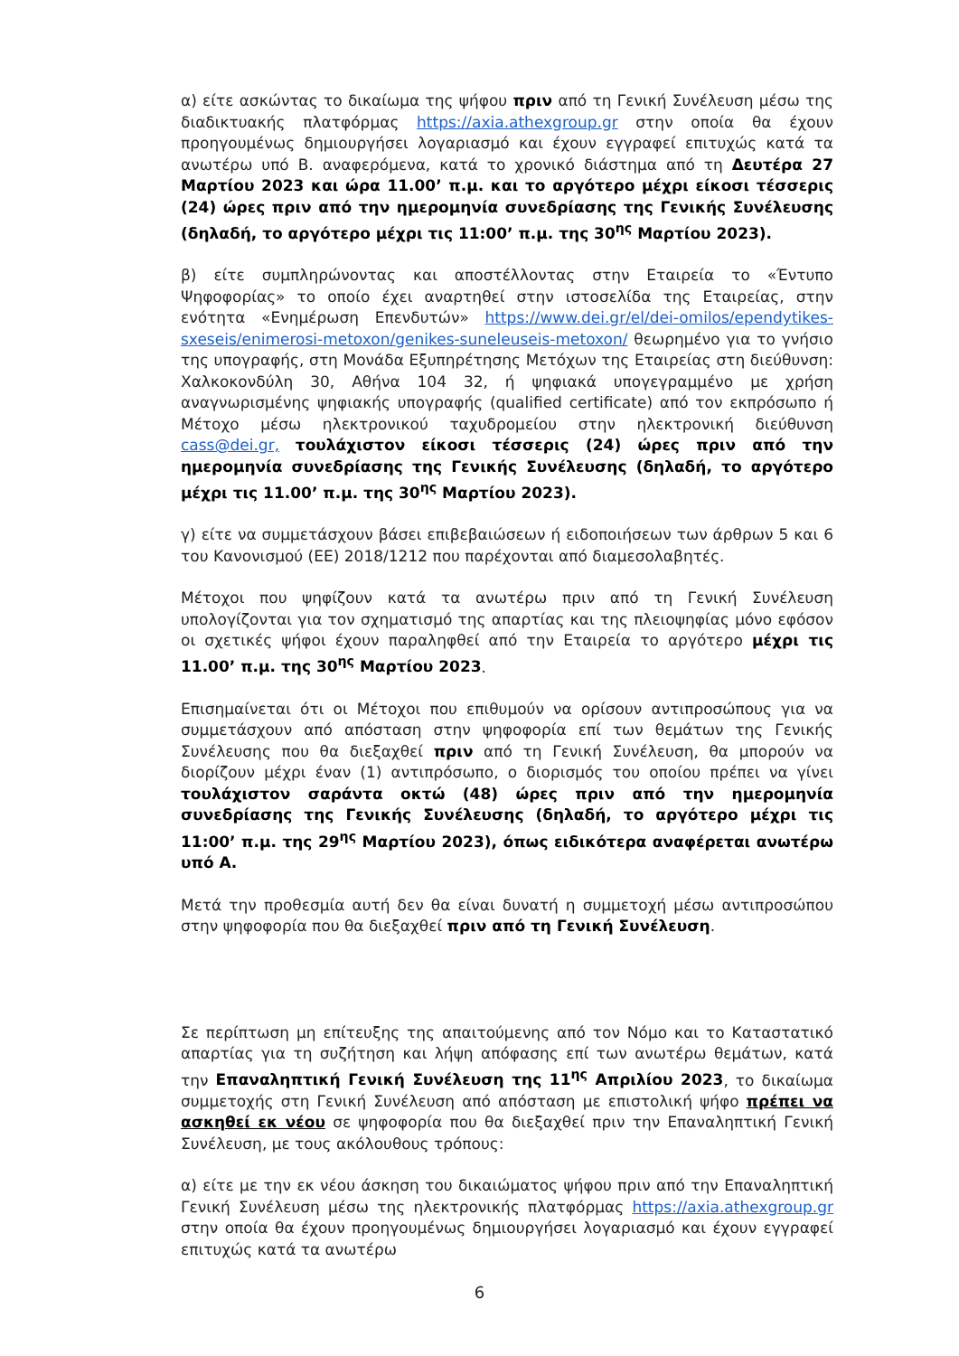α) είτε ασκώντας το δικαίωμα της ψήφου πριν από τη Γενική Συνέλευση μέσω της διαδικτυακής πλατφόρμας https://axia.athexgroup.gr στην οποία θα έχουν προηγουμένως δημιουργήσει λογαριασμό και έχουν εγγραφεί επιτυχώς κατά τα ανωτέρω υπό Β. αναφερόμενα, κατά το χρονικό διάστημα από τη Δευτέρα 27 Μαρτίου 2023 και ώρα 11.00’ π.μ. και το αργότερο μέχρι είκοσι τέσσερις (24) ώρες πριν από την ημερομηνία συνεδρίασης της Γενικής Συνέλευσης (δηλαδή, το αργότερο μέχρι τις 11:00’ π.μ. της 30<sup>ης</sup> Μαρτίου 2023).
β) είτε συμπληρώνοντας και αποστέλλοντας στην Εταιρεία το «Έντυπο Ψηφοφορίας» το οποίο έχει αναρτηθεί στην ιστοσελίδα της Εταιρείας, στην ενότητα «Ενημέρωση Επενδυτών» https://www.dei.gr/el/dei-omilos/ependytikes-sxeseis/enimerosi-metoxon/genikes-suneleuseis-metoxon/ θεωρημένο για το γνήσιο της υπογραφής, στη Μονάδα Εξυπηρέτησης Μετόχων της Εταιρείας στη διεύθυνση: Χαλκοκονδύλη 30, Αθήνα 104 32, ή ψηφιακά υπογεγραμμένο με χρήση αναγνωρισμένης ψηφιακής υπογραφής (qualified certificate) από τον εκπρόσωπο ή Μέτοχο μέσω ηλεκτρονικού ταχυδρομείου στην ηλεκτρονική διεύθυνση cass@dei.gr, τουλάχιστον είκοσι τέσσερις (24) ώρες πριν από την ημερομηνία συνεδρίασης της Γενικής Συνέλευσης (δηλαδή, το αργότερο μέχρι τις 11.00’ π.μ. της 30<sup>ης</sup> Μαρτίου 2023).
γ) είτε να συμμετάσχουν βάσει επιβεβαιώσεων ή ειδοποιήσεων των άρθρων 5 και 6 του Κανονισμού (ΕΕ) 2018/1212 που παρέχονται από διαμεσολαβητές.
Μέτοχοι που ψηφίζουν κατά τα ανωτέρω πριν από τη Γενική Συνέλευση υπολογίζονται για τον σχηματισμό της απαρτίας και της πλειοψηφίας μόνο εφόσον οι σχετικές ψήφοι έχουν παραληφθεί από την Εταιρεία το αργότερο μέχρι τις 11.00’ π.μ. της 30<sup>ης</sup> Μαρτίου 2023.
Επισημαίνεται ότι οι Μέτοχοι που επιθυμούν να ορίσουν αντιπροσώπους για να συμμετάσχουν από απόσταση στην ψηφοφορία επί των θεμάτων της Γενικής Συνέλευσης που θα διεξαχθεί πριν από τη Γενική Συνέλευση, θα μπορούν να διορίζουν μέχρι έναν (1) αντιπρόσωπο, ο διορισμός του οποίου πρέπει να γίνει τουλάχιστον σαράντα οκτώ (48) ώρες πριν από την ημερομηνία συνεδρίασης της Γενικής Συνέλευσης (δηλαδή, το αργότερο μέχρι τις 11:00’ π.μ. της 29<sup>ης</sup> Μαρτίου 2023), όπως ειδικότερα αναφέρεται ανωτέρω υπό Α.
Μετά την προθεσμία αυτή δεν θα είναι δυνατή η συμμετοχή μέσω αντιπροσώπου στην ψηφοφορία που θα διεξαχθεί πριν από τη Γενική Συνέλευση.
Σε περίπτωση μη επίτευξης της απαιτούμενης από τον Νόμο και το Καταστατικό απαρτίας για τη συζήτηση και λήψη απόφασης επί των ανωτέρω θεμάτων, κατά την Επαναληπτική Γενική Συνέλευση της 11<sup>ης</sup> Απριλίου 2023, το δικαίωμα συμμετοχής στη Γενική Συνέλευση από απόσταση με επιστολική ψήφο πρέπει να ασκηθεί εκ νέου σε ψηφοφορία που θα διεξαχθεί πριν την Επαναληπτική Γενική Συνέλευση, με τους ακόλουθους τρόπους:
α) είτε με την εκ νέου άσκηση του δικαιώματος ψήφου πριν από την Επαναληπτική Γενική Συνέλευση μέσω της ηλεκτρονικής πλατφόρμας https://axia.athexgroup.gr στην οποία θα έχουν προηγουμένως δημιουργήσει λογαριασμό και έχουν εγγραφεί επιτυχώς κατά τα ανωτέρω
6